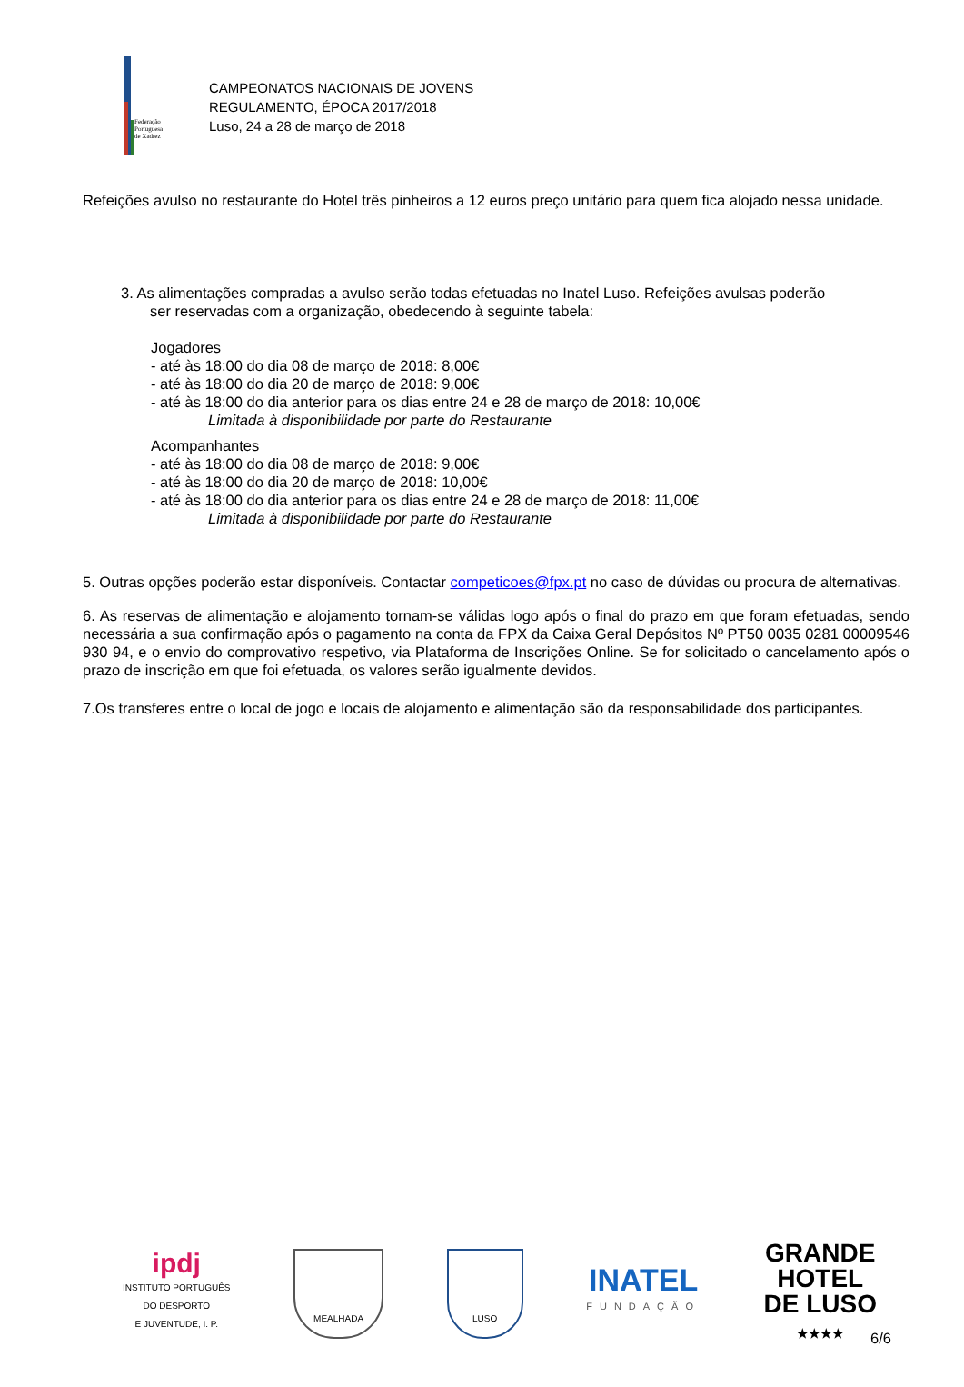Federação
Portuguesa
de Xadrez
CAMPEONATOS NACIONAIS DE JOVENS
REGULAMENTO, ÉPOCA 2017/2018
Luso, 24 a 28 de março de 2018
Refeições avulso no restaurante do Hotel três pinheiros a 12 euros preço unitário para quem fica alojado nessa unidade.
3. As alimentações compradas a avulso serão todas efetuadas no Inatel Luso. Refeições avulsas poderão
ser reservadas com a organização, obedecendo à seguinte tabela:
Jogadores
- até às 18:00 do dia 08 de março de 2018: 8,00€
- até às 18:00 do dia 20 de março de 2018: 9,00€
- até às 18:00 do dia anterior para os dias entre 24 e 28 de março de 2018: 10,00€
Limitada à disponibilidade por parte do Restaurante
Acompanhantes
- até às 18:00 do dia 08 de março de 2018: 9,00€
- até às 18:00 do dia 20 de março de 2018: 10,00€
- até às 18:00 do dia anterior para os dias entre 24 e 28 de março de 2018: 11,00€
Limitada à disponibilidade por parte do Restaurante
5. Outras opções poderão estar disponíveis. Contactar competicoes@fpx.pt no caso de dúvidas ou procura de alternativas.
6. As reservas de alimentação e alojamento tornam-se válidas logo após o final do prazo em que foram efetuadas, sendo necessária a sua confirmação após o pagamento na conta da FPX da Caixa Geral Depósitos Nº PT50 0035 0281 00009546 930 94, e o envio do comprovativo respetivo, via Plataforma de Inscrições Online. Se for solicitado o cancelamento após o prazo de inscrição em que foi efetuada, os valores serão igualmente devidos.
7.Os transferes entre o local de jogo e locais de alojamento e alimentação são da responsabilidade dos participantes.
ipdj
INSTITUTO PORTUGUÊS
DO DESPORTO
E JUVENTUDE, I. P.
MEALHADA LUSO
INATEL
FUNDAÇÃO
GRANDE
HOTEL
DE LUSO
★★★★
6/6